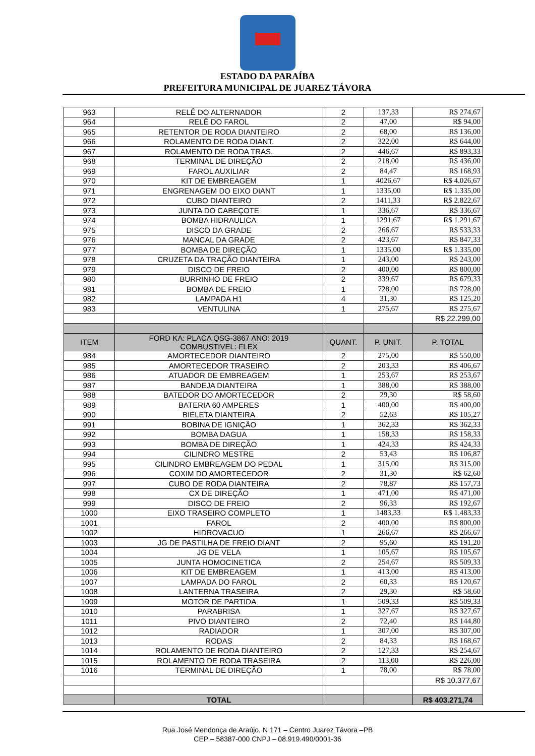ESTADO DA PARAÍBA
PREFEITURA MUNICIPAL DE JUAREZ TÁVORA
| 963 | RELÊ DO ALTERNADOR | 2 | 137,33 | R$ 274,67 |
| 964 | RELÊ DO FAROL | 2 | 47,00 | R$ 94,00 |
| 965 | RETENTOR DE RODA DIANTEIRO | 2 | 68,00 | R$ 136,00 |
| 966 | ROLAMENTO DE RODA DIANT. | 2 | 322,00 | R$ 644,00 |
| 967 | ROLAMENTO DE RODA TRAS. | 2 | 446,67 | R$ 893,33 |
| 968 | TERMINAL DE DIREÇÃO | 2 | 218,00 | R$ 436,00 |
| 969 | FAROL AUXILIAR | 2 | 84,47 | R$ 168,93 |
| 970 | KIT DE EMBREAGEM | 1 | 4026,67 | R$ 4.026,67 |
| 971 | ENGRENAGEM DO EIXO DIANT | 1 | 1335,00 | R$ 1.335,00 |
| 972 | CUBO DIANTEIRO | 2 | 1411,33 | R$ 2.822,67 |
| 973 | JUNTA DO CABEÇOTE | 1 | 336,67 | R$ 336,67 |
| 974 | BOMBA HIDRAULICA | 1 | 1291,67 | R$ 1.291,67 |
| 975 | DISCO DA GRADE | 2 | 266,67 | R$ 533,33 |
| 976 | MANCAL DA GRADE | 2 | 423,67 | R$ 847,33 |
| 977 | BOMBA DE DIREÇÃO | 1 | 1335,00 | R$ 1.335,00 |
| 978 | CRUZETA DA TRAÇÃO DIANTEIRA | 1 | 243,00 | R$ 243,00 |
| 979 | DISCO DE FREIO | 2 | 400,00 | R$ 800,00 |
| 980 | BURRINHO DE FREIO | 2 | 339,67 | R$ 679,33 |
| 981 | BOMBA DE FREIO | 1 | 728,00 | R$ 728,00 |
| 982 | LAMPADA H1 | 4 | 31,30 | R$ 125,20 |
| 983 | VENTULINA | 1 | 275,67 | R$ 275,67 |
| | | | | R$ 22.299,00 |
| ITEM | FORD KA: PLACA QSG-3867 ANO: 2019 COMBUSTIVEL: FLEX | QUANT. | P. UNIT. | P. TOTAL |
| 984 | AMORTECEDOR DIANTEIRO | 2 | 275,00 | R$ 550,00 |
| 985 | AMORTECEDOR TRASEIRO | 2 | 203,33 | R$ 406,67 |
| 986 | ATUADOR DE EMBREAGEM | 1 | 253,67 | R$ 253,67 |
| 987 | BANDEJA DIANTEIRA | 1 | 388,00 | R$ 388,00 |
| 988 | BATEDOR DO AMORTECEDOR | 2 | 29,30 | R$ 58,60 |
| 989 | BATERIA 60 AMPERES | 1 | 400,00 | R$ 400,00 |
| 990 | BIELETA DIANTEIRA | 2 | 52,63 | R$ 105,27 |
| 991 | BOBINA DE IGNIÇÃO | 1 | 362,33 | R$ 362,33 |
| 992 | BOMBA DAGUA | 1 | 158,33 | R$ 158,33 |
| 993 | BOMBA DE DIREÇÃO | 1 | 424,33 | R$ 424,33 |
| 994 | CILINDRO MESTRE | 2 | 53,43 | R$ 106,87 |
| 995 | CILINDRO EMBREAGEM DO PEDAL | 1 | 315,00 | R$ 315,00 |
| 996 | COXIM DO AMORTECEDOR | 2 | 31,30 | R$ 62,60 |
| 997 | CUBO DE RODA DIANTEIRA | 2 | 78,87 | R$ 157,73 |
| 998 | CX DE DIREÇÃO | 1 | 471,00 | R$ 471,00 |
| 999 | DISCO DE FREIO | 2 | 96,33 | R$ 192,67 |
| 1000 | EIXO TRASEIRO COMPLETO | 1 | 1483,33 | R$ 1.483,33 |
| 1001 | FAROL | 2 | 400,00 | R$ 800,00 |
| 1002 | HIDROVACUO | 1 | 266,67 | R$ 266,67 |
| 1003 | JG DE PASTILHA DE FREIO DIANT | 2 | 95,60 | R$ 191,20 |
| 1004 | JG DE VELA | 1 | 105,67 | R$ 105,67 |
| 1005 | JUNTA HOMOCINETICA | 2 | 254,67 | R$ 509,33 |
| 1006 | KIT DE EMBREAGEM | 1 | 413,00 | R$ 413,00 |
| 1007 | LAMPADA DO FAROL | 2 | 60,33 | R$ 120,67 |
| 1008 | LANTERNA TRASEIRA | 2 | 29,30 | R$ 58,60 |
| 1009 | MOTOR DE PARTIDA | 1 | 509,33 | R$ 509,33 |
| 1010 | PARABRISA | 1 | 327,67 | R$ 327,67 |
| 1011 | PIVO DIANTEIRO | 2 | 72,40 | R$ 144,80 |
| 1012 | RADIADOR | 1 | 307,00 | R$ 307,00 |
| 1013 | RODAS | 2 | 84,33 | R$ 168,67 |
| 1014 | ROLAMENTO DE RODA DIANTEIRO | 2 | 127,33 | R$ 254,67 |
| 1015 | ROLAMENTO DE RODA TRASEIRA | 2 | 113,00 | R$ 226,00 |
| 1016 | TERMINAL DE DIREÇÃO | 1 | 78,00 | R$ 78,00 |
| | | | | R$ 10.377,67 |
| | TOTAL | | | R$ 403.271,74 |
Rua José Mendonça de Araújo, N 171 – Centro Juarez Távora –PB
CEP – 58387-000 CNPJ – 08.919.490/0001-36